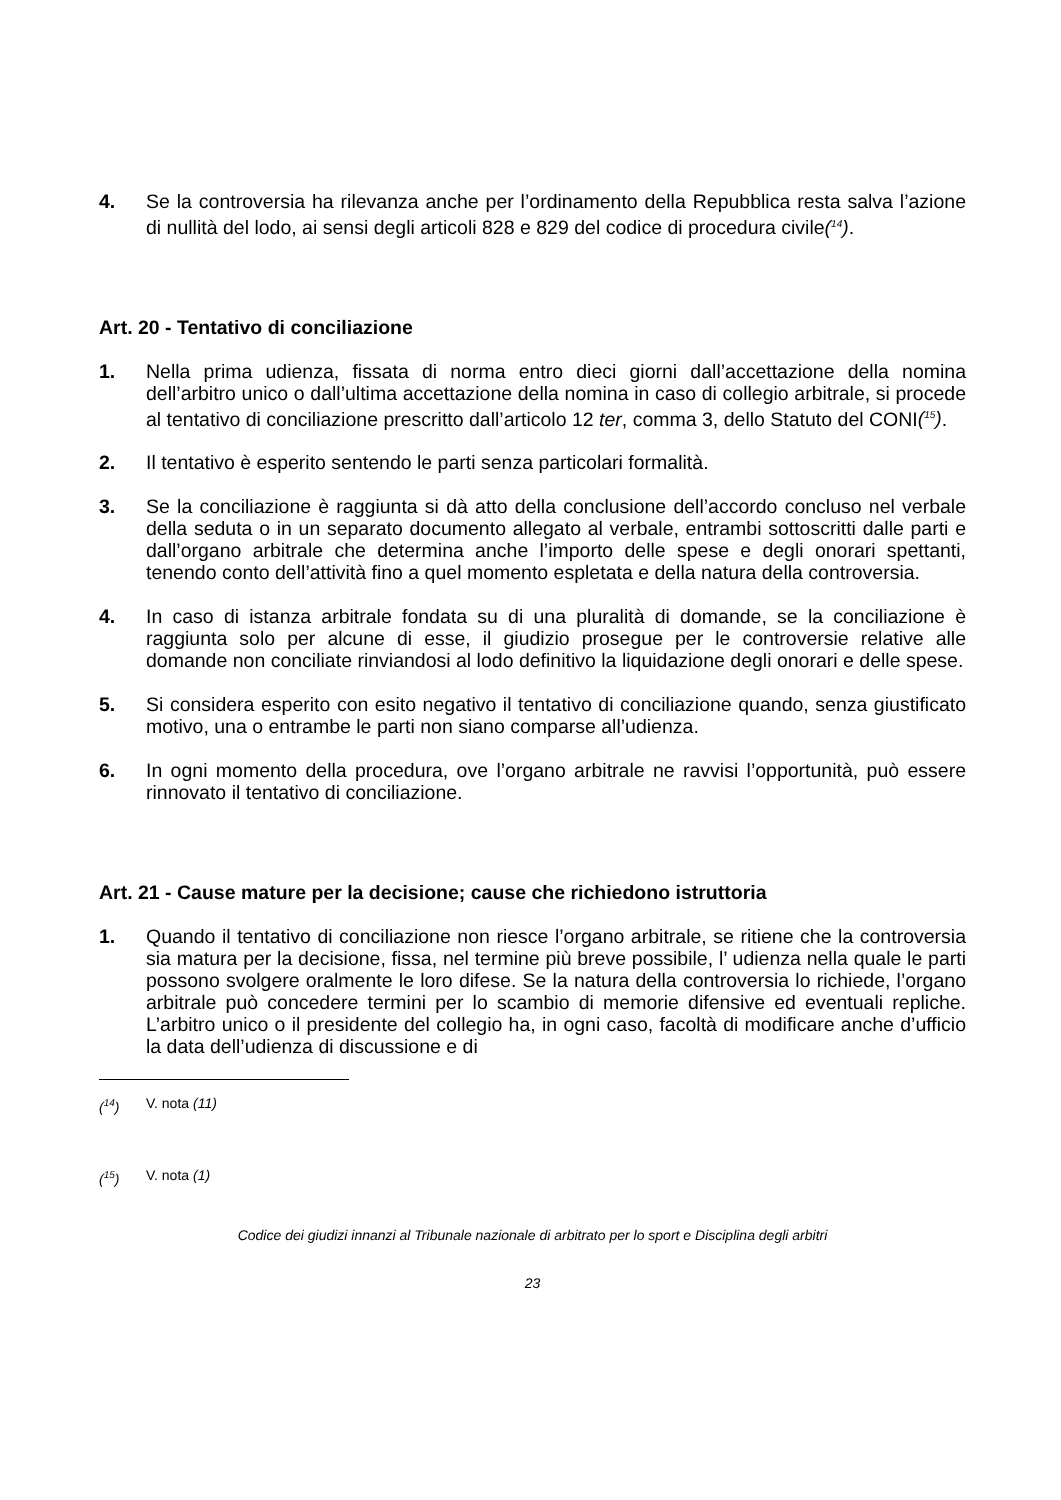4. Se la controversia ha rilevanza anche per l’ordinamento della Repubblica resta salva l’azione di nullità del lodo, ai sensi degli articoli 828 e 829 del codice di procedura civile(<sup>14</sup>).
Art. 20 - Tentativo di conciliazione
1. Nella prima udienza, fissata di norma entro dieci giorni dall’accettazione della nomina dell’arbitro unico o dall’ultima accettazione della nomina in caso di collegio arbitrale, si procede al tentativo di conciliazione prescritto dall’articolo 12 ter, comma 3, dello Statuto del CONI(<sup>15</sup>).
2. Il tentativo è esperito sentendo le parti senza particolari formalità.
3. Se la conciliazione è raggiunta si dà atto della conclusione dell’accordo concluso nel verbale della seduta o in un separato documento allegato al verbale, entrambi sottoscritti dalle parti e dall’organo arbitrale che determina anche l’importo delle spese e degli onorari spettanti, tenendo conto dell’attività fino a quel momento espletata e della natura della controversia.
4. In caso di istanza arbitrale fondata su di una pluralità di domande, se la conciliazione è raggiunta solo per alcune di esse, il giudizio prosegue per le controversie relative alle domande non conciliate rinviandosi al lodo definitivo la liquidazione degli onorari e delle spese.
5. Si considera esperito con esito negativo il tentativo di conciliazione quando, senza giustificato motivo, una o entrambe le parti non siano comparse all’udienza.
6. In ogni momento della procedura, ove l’organo arbitrale ne ravvisi l’opportunità, può essere rinnovato il tentativo di conciliazione.
Art. 21 - Cause mature per la decisione; cause che richiedono istruttoria
1. Quando il tentativo di conciliazione non riesce l’organo arbitrale, se ritiene che la controversia sia matura per la decisione, fissa, nel termine più breve possibile, l’ udienza nella quale le parti possono svolgere oralmente le loro difese. Se la natura della controversia lo richiede, l’organo arbitrale può concedere termini per lo scambio di memorie difensive ed eventuali repliche. L’arbitro unico o il presidente del collegio ha, in ogni caso, facoltà di modificare anche d’ufficio la data dell’udienza di discussione e di
(<sup>14</sup>) V. nota (11)
(<sup>15</sup>) V. nota (1)
Codice dei giudizi innanzi al Tribunale nazionale di arbitrato per lo sport e Disciplina degli arbitri
23